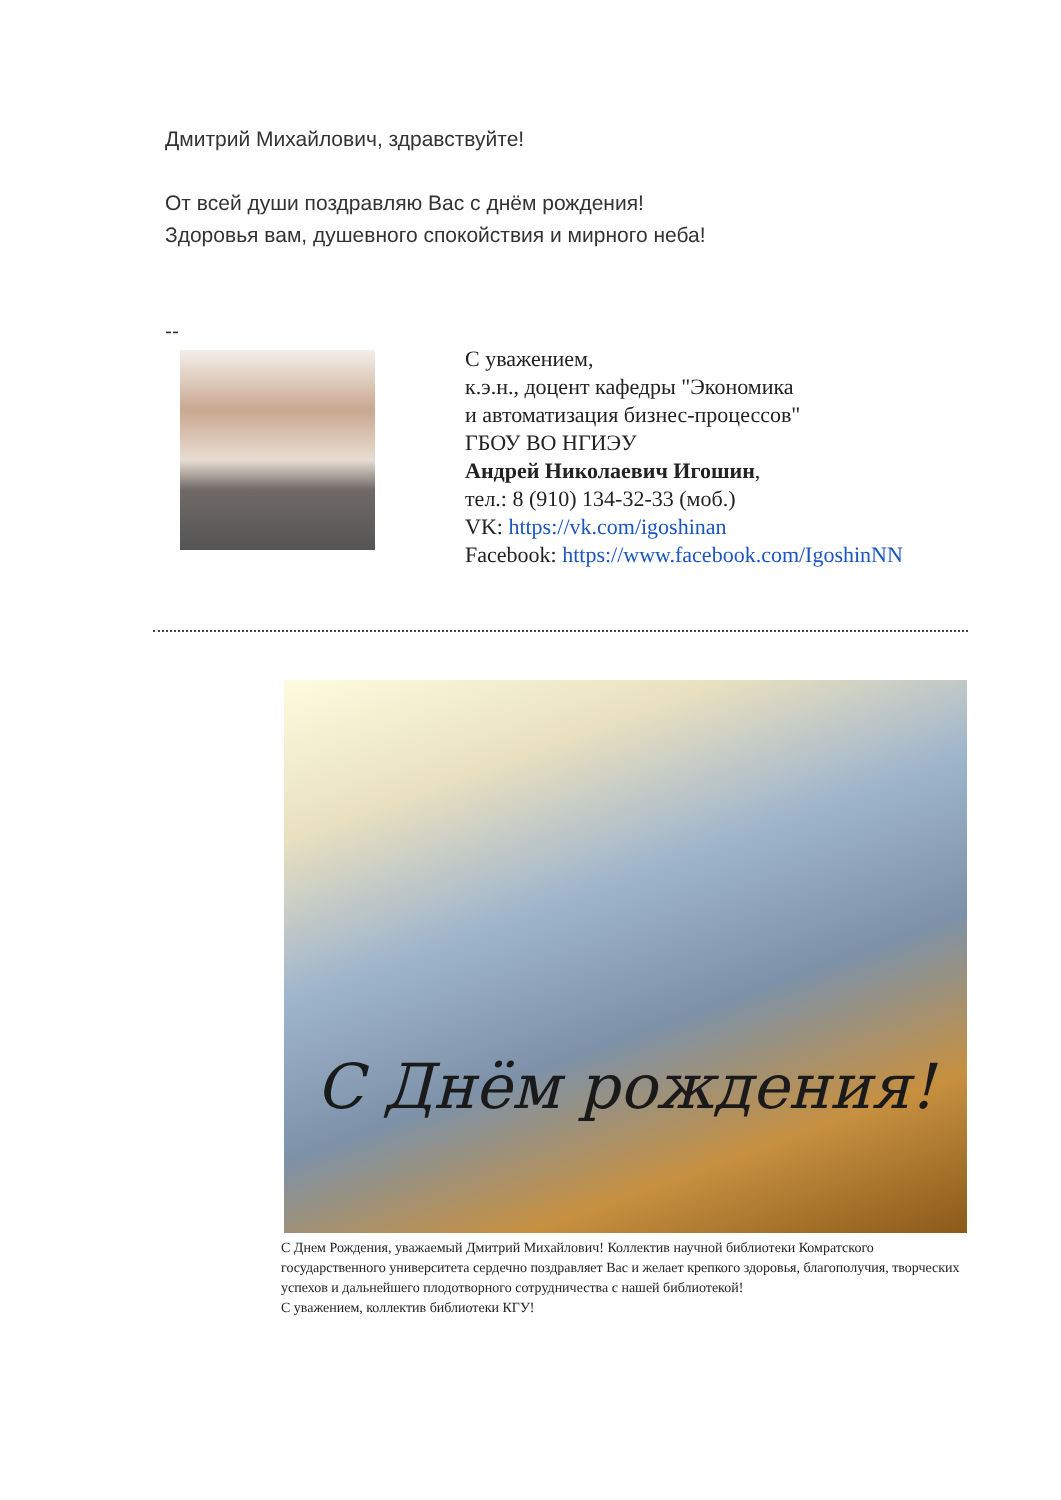Дмитрий Михайлович, здравствуйте!
От всей души поздравляю Вас с днём рождения!
Здоровья вам, душевного спокойствия и мирного неба!
--
С уважением,
к.э.н., доцент кафедры "Экономика
и автоматизация бизнес-процессов"
ГБОУ ВО НГИЭУ
Андрей Николаевич Игошин,
тел.: 8 (910) 134-32-33 (моб.)
VK: https://vk.com/igoshinan
Facebook: https://www.facebook.com/IgoshinNN
С Днём рождения!
С Днем Рождения, уважаемый Дмитрий Михайлович! Коллектив научной библиотеки Комратского государственного университета сердечно поздравляет Вас и желает крепкого здоровья, благополучия, творческих успехов и дальнейшего плодотворного сотрудничества с нашей библиотекой!
С уважением, коллектив библиотеки КГУ!